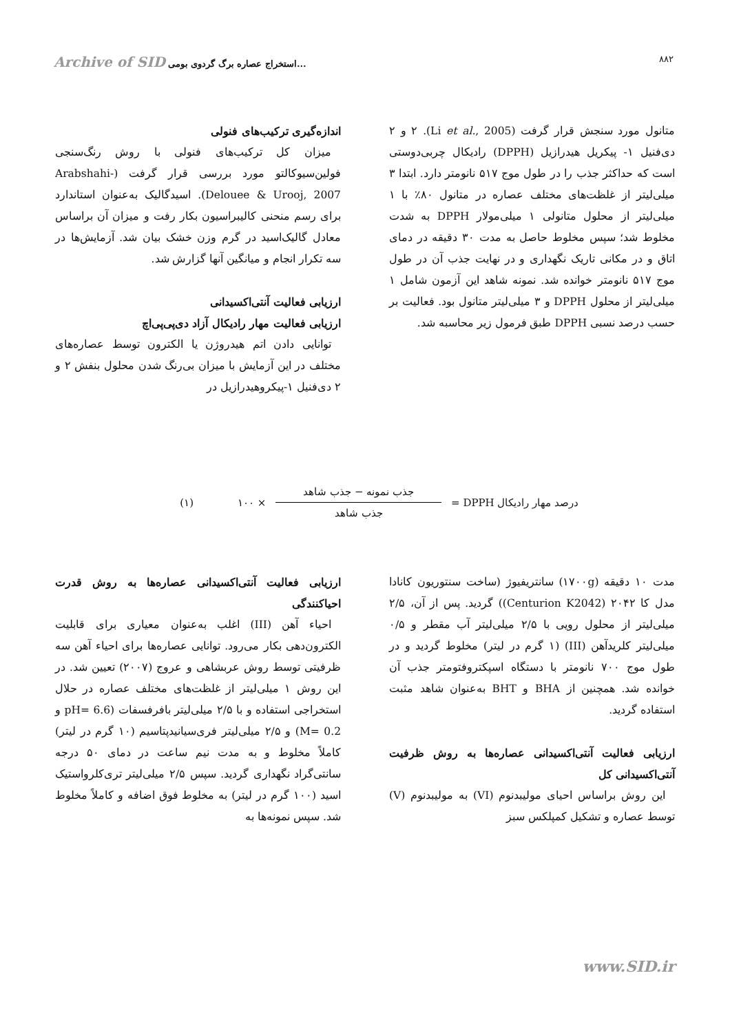Archive of SID استخراج عصاره برگ گردوی بومی...
۸۸۲
اندازه‌گیری ترکیب‌های فنولی
میزان کل ترکیب‌های فنولی با روش رنگ‌سنجی فولین‌سیوکالتو مورد بررسی قرار گرفت (Arabshahi-Delouee & Urooj, 2007). اسیدگالیک به‌عنوان استاندارد برای رسم منحنی کالیبراسیون بکار رفت و میزان آن براساس معادل گالیک‌اسید در گرم وزن خشک بیان شد. آزمایش‌ها در سه تکرار انجام و میانگین آنها گزارش شد.
ارزیابی فعالیت آنتی‌اکسیدانی
ارزیابی فعالیت مهار رادیکال آزاد دی‌پی‌پی‌اچ
توانایی دادن اتم هیدروژن یا الکترون توسط عصاره‌های مختلف در این آزمایش با میزان بی‌رنگ شدن محلول بنفش ۲ و ۲ دی‌فنیل ۱-پیکروهیدرازیل در
متانول مورد سنجش قرار گرفت (Li et al., 2005). ۲ و ۲ دی‌فنیل ۱- پیکریل هیدرازیل (DPPH) رادیکال چربی‌دوستی است که حداکثر جذب را در طول موج ۵۱۷ نانومتر دارد. ابتدا ۳ میلی‌لیتر از غلظت‌های مختلف عصاره در متانول ۸۰٪ با ۱ میلی‌لیتر از محلول متانولی ۱ میلی‌مولار DPPH به شدت مخلوط شد؛ سپس مخلوط حاصل به مدت ۳۰ دقیقه در دمای اتاق و در مکانی تاریک نگهداری و در نهایت جذب آن در طول موج ۵۱۷ نانومتر خوانده شد. نمونه شاهد این آزمون شامل ۱ میلی‌لیتر از محلول DPPH و ۳ میلی‌لیتر متانول بود. فعالیت بر حسب درصد نسبی DPPH طبق فرمول زیر محاسبه شد.
درصد مهار رادیکال DPPH = جذب نمونه − جذب شاهد جذب شاهد × ۱۰۰ (۱)
ارزیابی فعالیت آنتی‌اکسیدانی عصاره‌ها به روش قدرت احیاکنندگی
احیاء آهن (III) اغلب به‌عنوان معیاری برای قابلیت الکترون‌دهی بکار می‌رود. توانایی عصاره‌ها برای احیاء آهن سه ظرفیتی توسط روش عربشاهی و عروج (۲۰۰۷) تعیین شد. در این روش ۱ میلی‌لیتر از غلظت‌های مختلف عصاره در حلال استخراجی استفاده و با ۲/۵ میلی‌لیتر بافرفسفات (pH= 6.6 و M= 0.2) و ۲/۵ میلی‌لیتر فری‌سیانیدپتاسیم (۱۰ گرم در لیتر) کاملاً مخلوط و به مدت نیم ساعت در دمای ۵۰ درجه سانتی‌گراد نگهداری گردید. سپس ۲/۵ میلی‌لیتر تری‌کلرواستیک اسید (۱۰۰ گرم در لیتر) به مخلوط فوق اضافه و کاملاً مخلوط شد. سپس نمونه‌ها به
مدت ۱۰ دقیقه (۱۷۰۰g) سانتریفیوژ (ساخت سنتوریون کانادا مدل کا ۲۰۴۲ (Centurion K2042)) گردید. پس از آن، ۲/۵ میلی‌لیتر از محلول رویی با ۲/۵ میلی‌لیتر آب مقطر و ۰/۵ میلی‌لیتر کلریدآهن (III) (۱ گرم در لیتر) مخلوط گردید و در طول موج ۷۰۰ نانومتر با دستگاه اسپکتروفتومتر جذب آن خوانده شد. همچنین از BHA و BHT به‌عنوان شاهد مثبت استفاده گردید.
ارزیابی فعالیت آنتی‌اکسیدانی عصاره‌ها به روش ظرفیت آنتی‌اکسیدانی کل
این روش براساس احیای مولیبدنوم (VI) به مولیبدنوم (V) توسط عصاره و تشکیل کمپلکس سبز
www.SID.ir